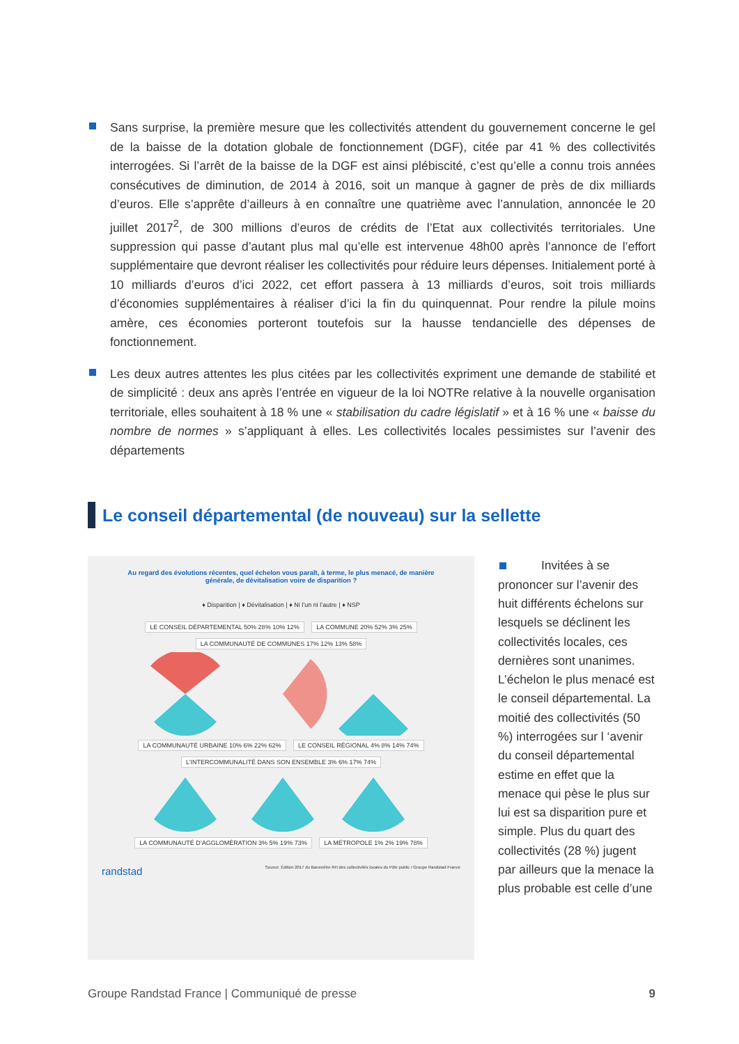Sans surprise, la première mesure que les collectivités attendent du gouvernement concerne le gel de la baisse de la dotation globale de fonctionnement (DGF), citée par 41 % des collectivités interrogées. Si l’arrêt de la baisse de la DGF est ainsi plébiscité, c’est qu’elle a connu trois années consécutives de diminution, de 2014 à 2016, soit un manque à gagner de près de dix milliards d’euros. Elle s’apprête d’ailleurs à en connaître une quatrième avec l’annulation, annoncée le 20 juillet 2017<sup>2</sup>, de 300 millions d’euros de crédits de l’Etat aux collectivités territoriales. Une suppression qui passe d’autant plus mal qu’elle est intervenue 48h00 après l’annonce de l’effort supplémentaire que devront réaliser les collectivités pour réduire leurs dépenses. Initialement porté à 10 milliards d’euros d’ici 2022, cet effort passera à 13 milliards d’euros, soit trois milliards d’économies supplémentaires à réaliser d’ici la fin du quinquennat. Pour rendre la pilule moins amère, ces économies porteront toutefois sur la hausse tendancielle des dépenses de fonctionnement.
Les deux autres attentes les plus citées par les collectivités expriment une demande de stabilité et de simplicité : deux ans après l’entrée en vigueur de la loi NOTRe relative à la nouvelle organisation territoriale, elles souhaitent à 18 % une « stabilisation du cadre législatif » et à 16 % une « baisse du nombre de normes » s’appliquant à elles. Les collectivités locales pessimistes sur l’avenir des départements
Le conseil départemental (de nouveau) sur la sellette
Au regard des évolutions récentes, quel échelon vous paraît, à terme, le plus menacé, de manière générale, de dévitalisation voire de disparition ?
♦ Disparition | ♦ Dévitalisation | ♦ Ni l’un ni l’autre | ♦ NSP
LE CONSEIL DÉPARTEMENTAL 50% 28% 10% 12% LA COMMUNE 20% 52% 3% 25% LA COMMUNAUTÉ DE COMMUNES 17% 12% 13% 58%
LA COMMUNAUTÉ URBAINE 10% 6% 22% 62% LE CONSEIL RÉGIONAL 4% 8% 14% 74% L’INTERCOMMUNALITÉ DANS SON ENSEMBLE 3% 6% 17% 74%
LA COMMUNAUTÉ D’AGGLOMÉRATION 3% 5% 19% 73% LA MÉTROPOLE 1% 2% 19% 78%
randstad Source: Édition 2017 du Baromètre RH des collectivités locales du Pôle public / Groupe Randstad France
Invitées à se prononcer sur l’avenir des huit différents échelons sur lesquels se déclinent les collectivités locales, ces dernières sont unanimes. L’échelon le plus menacé est le conseil départemental. La moitié des collectivités (50 %) interrogées sur l ‘avenir du conseil départemental estime en effet que la menace qui pèse le plus sur lui est sa disparition pure et simple. Plus du quart des collectivités (28 %) jugent par ailleurs que la menace la plus probable est celle d’une
Groupe Randstad France | Communiqué de presse 9